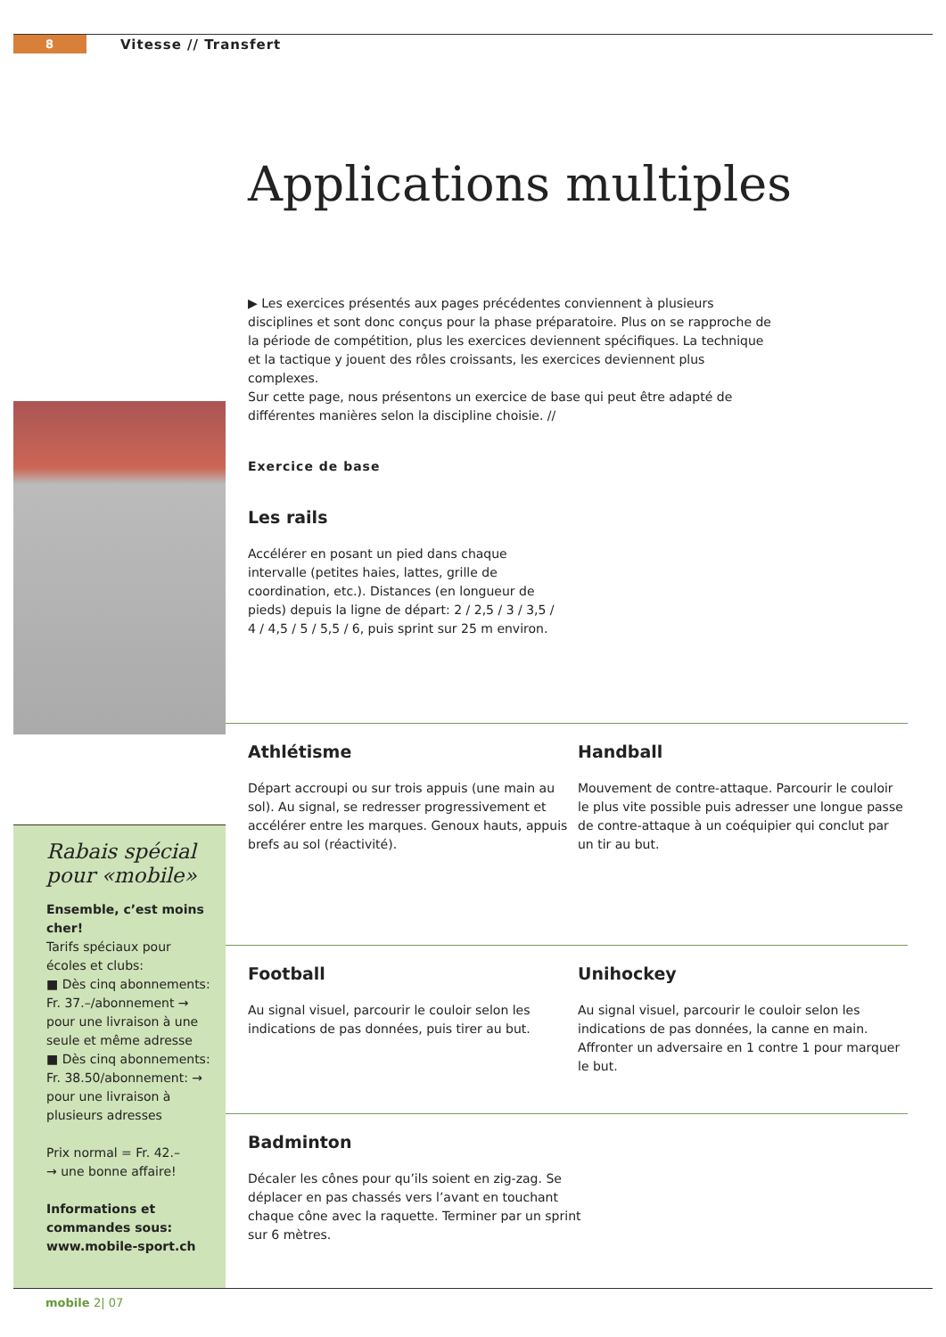8 Vitesse // Transfert
Applications multiples
▶ Les exercices présentés aux pages précédentes conviennent à plusieurs disciplines et sont donc conçus pour la phase préparatoire. Plus on se rapproche de la période de compétition, plus les exercices deviennent spécifiques. La technique et la tactique y jouent des rôles croissants, les exercices deviennent plus complexes.
Sur cette page, nous présentons un exercice de base qui peut être adapté de différentes manières selon la discipline choisie. //
Exercice de base
Les rails
Accélérer en posant un pied dans chaque intervalle (petites haies, lattes, grille de coordination, etc.). Distances (en longueur de pieds) depuis la ligne de départ: 2 / 2,5 / 3 / 3,5 / 4 / 4,5 / 5 / 5,5 / 6, puis sprint sur 25 m environ.
Athlétisme
Départ accroupi ou sur trois appuis (une main au sol). Au signal, se redresser progressivement et accélérer entre les marques. Genoux hauts, appuis brefs au sol (réactivité).
Handball
Mouvement de contre-attaque. Parcourir le couloir le plus vite possible puis adresser une longue passe de contre-attaque à un coéquipier qui conclut par un tir au but.
Football
Au signal visuel, parcourir le couloir selon les indications de pas données, puis tirer au but.
Unihockey
Au signal visuel, parcourir le couloir selon les indications de pas données, la canne en main. Affronter un adversaire en 1 contre 1 pour marquer le but.
Badminton
Décaler les cônes pour qu’ils soient en zig-zag. Se déplacer en pas chassés vers l’avant en touchant chaque cône avec la raquette. Terminer par un sprint sur 6 mètres.
Rabais spécial pour «mobile»
Ensemble, c’est moins cher!
Tarifs spéciaux pour écoles et clubs:
■ Dès cinq abonnements: Fr. 37.–/abonnement → pour une livraison à une seule et même adresse
■ Dès cinq abonnements: Fr. 38.50/abonnement: → pour une livraison à plusieurs adresses
Prix normal = Fr. 42.–
→ une bonne affaire!
Informations et commandes sous: www.mobile-sport.ch
mobile 2| 07